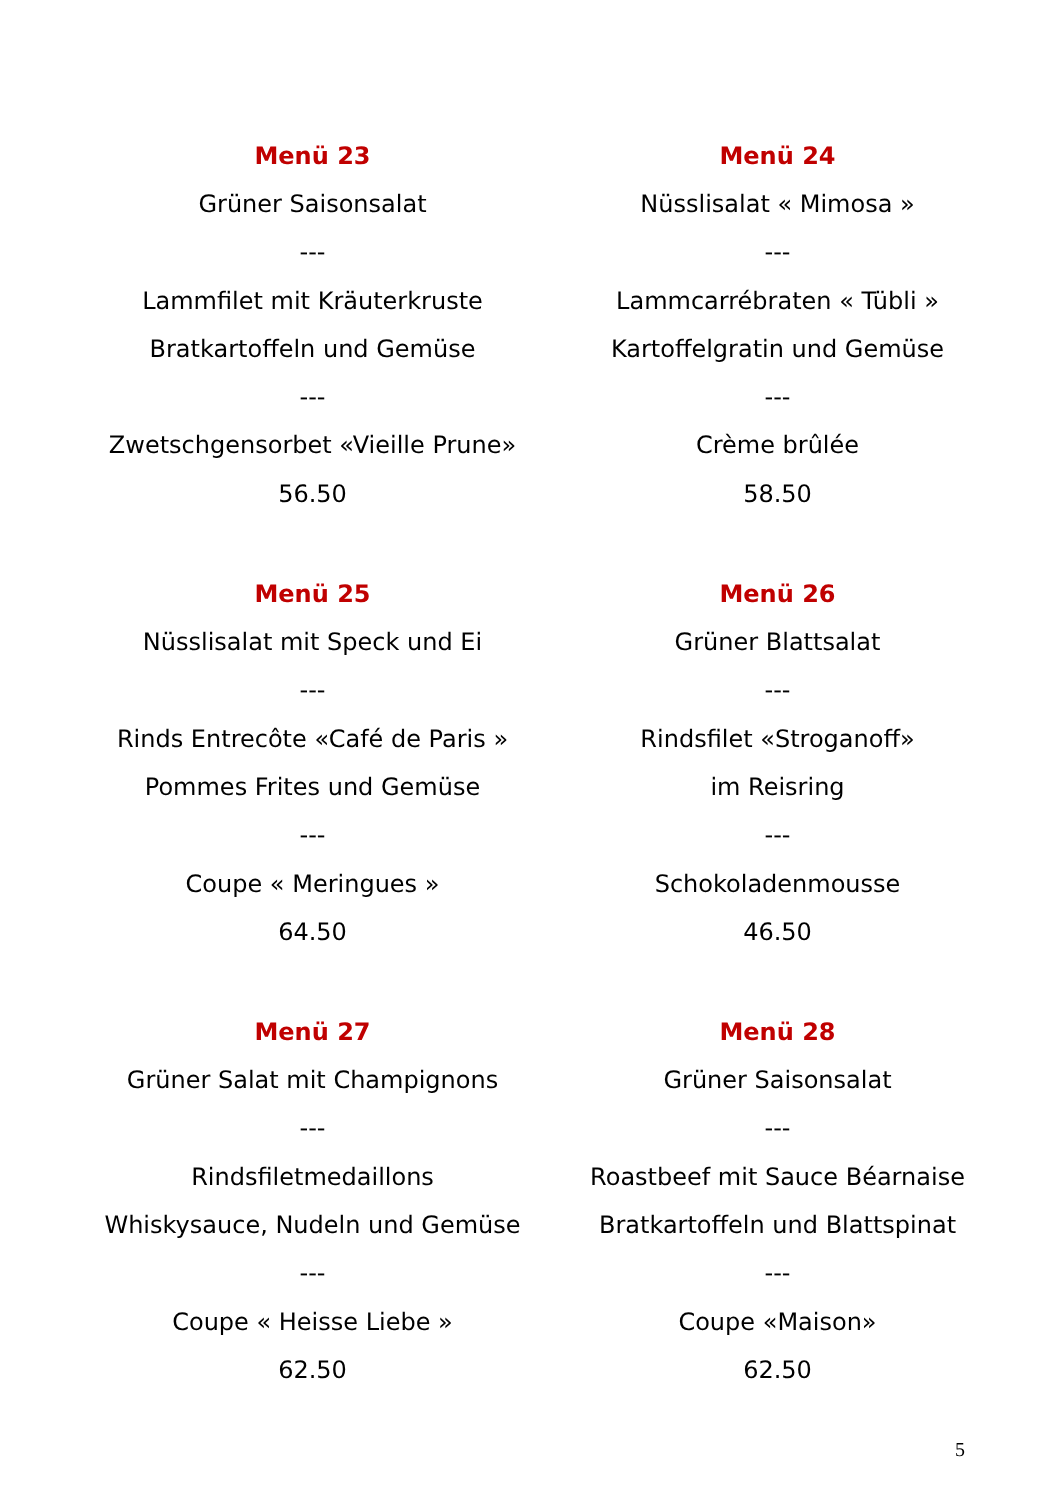Menü 23
Grüner Saisonsalat
---
Lammfilet mit Kräuterkruste
Bratkartoffeln und Gemüse
---
Zwetschgensorbet «Vieille Prune»
56.50
Menü 24
Nüsslisalat « Mimosa »
---
Lammcarrébraten « Tübli »
Kartoffelgratin und Gemüse
---
Crème brûlée
58.50
Menü 25
Nüsslisalat mit Speck und Ei
---
Rinds Entrecôte «Café de Paris »
Pommes Frites und Gemüse
---
Coupe « Meringues »
64.50
Menü 26
Grüner Blattsalat
---
Rindsfilet «Stroganoff»
im Reisring
---
Schokoladenmousse
46.50
Menü 27
Grüner Salat mit Champignons
---
Rindsfiletmedaillons
Whiskysauce, Nudeln und Gemüse
---
Coupe « Heisse Liebe »
62.50
Menü 28
Grüner Saisonsalat
---
Roastbeef mit Sauce Béarnaise
Bratkartoffeln und Blattspinat
---
Coupe «Maison»
62.50
5